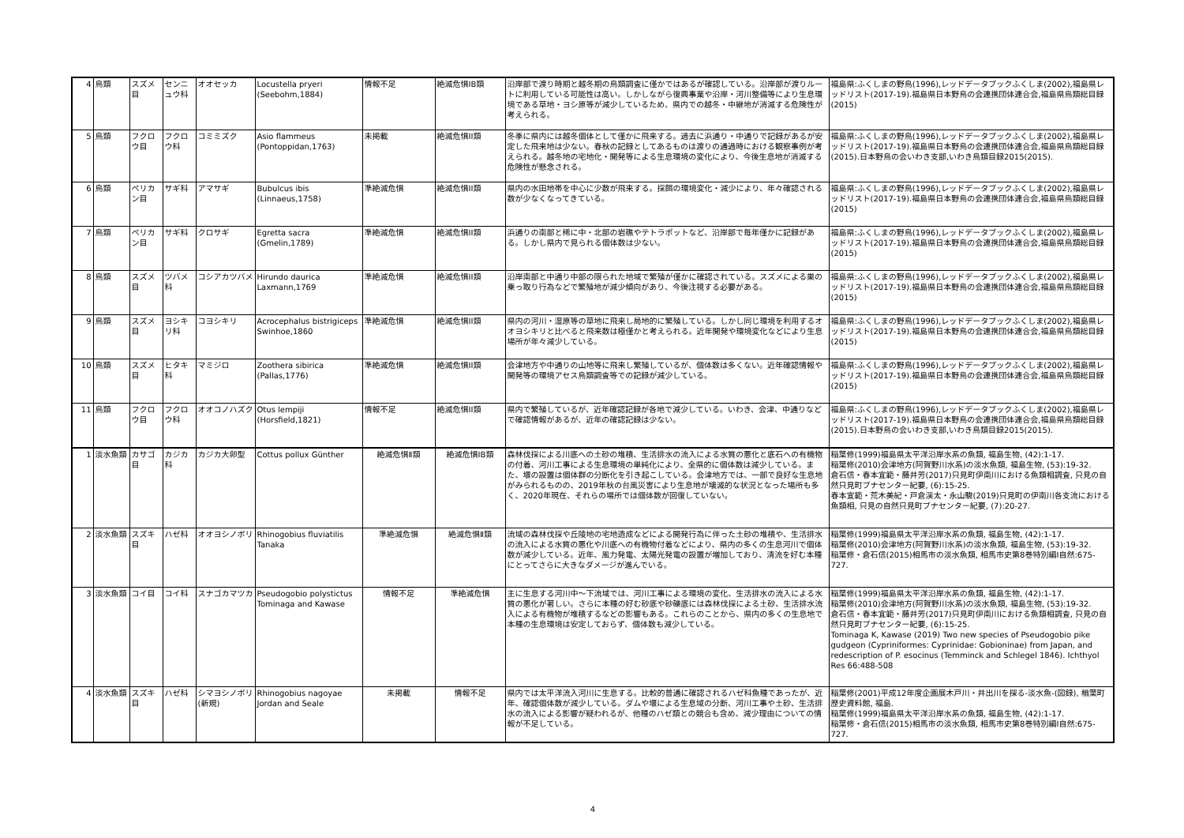| 4 | 鳥類 | スズメ目 | センニュウ科 | オオセッカ | Locustella pryeri (Seebohm,1884) | 情報不足 | 絶滅危惧IB類 | 沿岸部で渡り時期と越冬期の鳥類調査に僅かではあるが確認している。沿岸部が渡りルートに利用している可能性は高い。しかしながら復興事業や沿岸・河川整備等により生息環境である草地・ヨシ原等が減少しているため、県内での越冬・中継地が消滅する危険性が考えられる。 | 福島県:ふくしまの野鳥(1996),レッドデータブックふくしま(2002),福島県レッドリスト(2017-19).福島県日本野鳥の会連携団体連合会,福島県鳥類総目録(2015) |
| 5 | 鳥類 | フクロウ目 | フクロウ科 | コミミズク | Asio flammeus (Pontoppidan,1763) | 未掲載 | 絶滅危惧II類 | 冬季に県内には越冬個体として僅かに飛来する。過去に浜通り・中通りで記録があるが安定した飛来地は少ない。春秋の記録としてあるものは渡りの通過時における観察事例が考えられる。越冬地の宅地化・開発等による生息環境の変化により、今後生息地が消滅する危険性が懸念される。 | 福島県:ふくしまの野鳥(1996),レッドデータブックふくしま(2002),福島県レッドリスト(2017-19).福島県日本野鳥の会連携団体連合会,福島県鳥類総目録(2015).日本野鳥の会いわき支部,いわき鳥類目録2015(2015). |
| 6 | 鳥類 | ペリカン目 | サギ科 | アマサギ | Bubulcus ibis (Linnaeus,1758) | 準絶滅危惧 | 絶滅危惧II類 | 県内の水田地帯を中心に少数が飛来する。採餌の環境変化・減少により、年々確認される数が少なくなってきている。 | 福島県:ふくしまの野鳥(1996),レッドデータブックふくしま(2002),福島県レッドリスト(2017-19).福島県日本野鳥の会連携団体連合会,福島県鳥類総目録(2015) |
| 7 | 鳥類 | ペリカン目 | サギ科 | クロサギ | Egretta sacra (Gmelin,1789) | 準絶滅危惧 | 絶滅危惧II類 | 浜通りの南部と稀に中・北部の岩礁やテトラポットなど、沿岸部で毎年僅かに記録がある。しかし県内で見られる個体数は少ない。 | 福島県:ふくしまの野鳥(1996),レッドデータブックふくしま(2002),福島県レッドリスト(2017-19).福島県日本野鳥の会連携団体連合会,福島県鳥類総目録(2015) |
| 8 | 鳥類 | スズメ目 | ツバメ科 | コシアカツバメ | Hirundo daurica Laxmann,1769 | 準絶滅危惧 | 絶滅危惧II類 | 沿岸南部と中通り中部の限られた地域で繁殖が僅かに確認されている。スズメによる巣の乗っ取り行為などで繁殖地が減少傾向があり、今後注視する必要がある。 | 福島県:ふくしまの野鳥(1996),レッドデータブックふくしま(2002),福島県レッドリスト(2017-19).福島県日本野鳥の会連携団体連合会,福島県鳥類総目録(2015) |
| 9 | 鳥類 | スズメ目 | ヨシキリ科 | コヨシキリ | Acrocephalus bistrigiceps Swinhoe,1860 | 準絶滅危惧 | 絶滅危惧II類 | 県内の河川・湿原等の草地に飛来し局地的に繁殖している。しかし同じ環境を利用するオオヨシキリと比べると飛来数は極僅かと考えられる。近年開発や環境変化などにより生息場所が年々減少している。 | 福島県:ふくしまの野鳥(1996),レッドデータブックふくしま(2002),福島県レッドリスト(2017-19).福島県日本野鳥の会連携団体連合会,福島県鳥類総目録(2015) |
| 10 | 鳥類 | スズメ目 | ヒタキ科 | マミジロ | Zoothera sibirica (Pallas,1776) | 準絶滅危惧 | 絶滅危惧II類 | 会津地方や中通りの山地等に飛来し繁殖しているが、個体数は多くない。近年確認情報や開発等の環境アセス鳥類調査等での記録が減少している。 | 福島県:ふくしまの野鳥(1996),レッドデータブックふくしま(2002),福島県レッドリスト(2017-19).福島県日本野鳥の会連携団体連合会,福島県鳥類総目録(2015) |
| 11 | 鳥類 | フクロウ目 | フクロウ科 | オオコノハズク | Otus lempiji (Horsfield,1821) | 情報不足 | 絶滅危惧II類 | 県内で繁殖しているが、近年確認記録が各地で減少している。いわき、会津、中通りなどで確認情報があるが、近年の確認記録は少ない。 | 福島県:ふくしまの野鳥(1996),レッドデータブックふくしま(2002),福島県レッドリスト(2017-19).福島県日本野鳥の会連携団体連合会,福島県鳥類総目録(2015).日本野鳥の会いわき支部,いわき鳥類目録2015(2015). |
| 1 | 淡水魚類 | カサゴ目 | カジカ科 | カジカ大卵型 | Cottus pollux Günther | 絶滅危惧Ⅱ類 | 絶滅危惧ⅠB類 | 森林伐採による川底への土砂の堆積、生活排水の流入による水質の悪化と底石への有機物の付着、河川工事による生息環境の単純化により、全県的に個体数は減少している。また、堰の設置は個体群の分断化を引き起こしている。会津地方では、一部で良好な生息地がみられるものの、2019年秋の台風災害により生息地が壊滅的な状況となった場所も多く、2020年現在、それらの場所では個体数が回復していない。 | 稲葉修(1999)福島県太平洋沿岸水系の魚類, 福島生物, (42):1-17. 稲葉修(2010)会津地方(阿賀野川水系)の淡水魚類, 福島生物, (53):19-32. 倉石信・春本宜範・藤井芳(2017)只見町伊南川における魚類相調査, 只見の自然只見町ブナセンター紀要, (6):15-25. 春本宜範・荒木美紀・戸倉渓太・永山駿(2019)只見町の伊南川各支流における魚類相, 只見の自然只見町ブナセンター紀要, (7):20-27. |
| 2 | 淡水魚類 | スズキ目 | ハゼ科 | オオヨシノボリ | Rhinogobius fluviatilis Tanaka | 準絶滅危惧 | 絶滅危惧Ⅱ類 | 流域の森林伐採や丘陵地の宅地造成などによる開発行為に伴った土砂の堆積や、生活排水の流入による水質の悪化や川底への有機物付着などにより、県内の多くの生息河川で個体数が減少している。近年、風力発電、太陽光発電の設置が増加しており、清流を好む本種にとってさらに大きなダメージが進んでいる。 | 稲葉修(1999)福島県太平洋沿岸水系の魚類, 福島生物, (42):1-17. 稲葉修(2010)会津地方(阿賀野川水系)の淡水魚類, 福島生物, (53):19-32. 稲葉修・倉石信(2015)相馬市の淡水魚類, 相馬市史第8巻特別編Ⅰ自然:675-727. |
| 3 | 淡水魚類 | コイ目 | コイ科 | スナゴカマツカ | Pseudogobio polystictus Tominaga and Kawase | 情報不足 | 準絶滅危惧 | 主に生息する河川中〜下流域では、河川工事による環境の変化、生活排水の流入による水質の悪化が著しい。さらに本種の好む砂底や砂礫底には森林伐採による土砂、生活排水流入による有機物が堆積するなどの影響もある。これらのことから、県内の多くの生息地で本種の生息環境は安定しておらず、個体数も減少している。 | 稲葉修(1999)福島県太平洋沿岸水系の魚類, 福島生物, (42):1-17. 稲葉修(2010)会津地方(阿賀野川水系)の淡水魚類, 福島生物, (53):19-32. 倉石信・春本宜範・藤井芳(2017)只見町伊南川における魚類相調査, 只見の自然只見町ブナセンター紀要, (6):15-25. Tominaga K, Kawase (2019) Two new species of Pseudogobio pike gudgeon (Cypriniformes: Cyprinidae: Gobioninae) from Japan, and redescription of P. esocinus (Temminck and Schlegel 1846). Ichthyol Res 66:488-508 |
| 4 | 淡水魚類 | スズキ目 | ハゼ科 | シマヨシノボリ(新規) | Rhinogobius nagoyae Jordan and Seale | 未掲載 | 情報不足 | 県内では太平洋流入河川に生息する。比較的普通に確認されるハゼ科魚種であったが、近年、確認個体数が減少している。ダムや堰による生息域の分断、河川工事や土砂、生活排水の流入による影響が疑われるが、他種のハゼ類との競合も含め、減少理由についての情報が不足している。 | 稲葉修(2001)平成12年度企画展木戸川・井出川を探る-淡水魚-(図録), 楢葉町歴史資料館, 福島. 稲葉修(1999)福島県太平洋沿岸水系の魚類, 福島生物, (42):1-17. 稲葉修・倉石信(2015)相馬市の淡水魚類, 相馬市史第8巻特別編Ⅰ自然:675-727. |
4